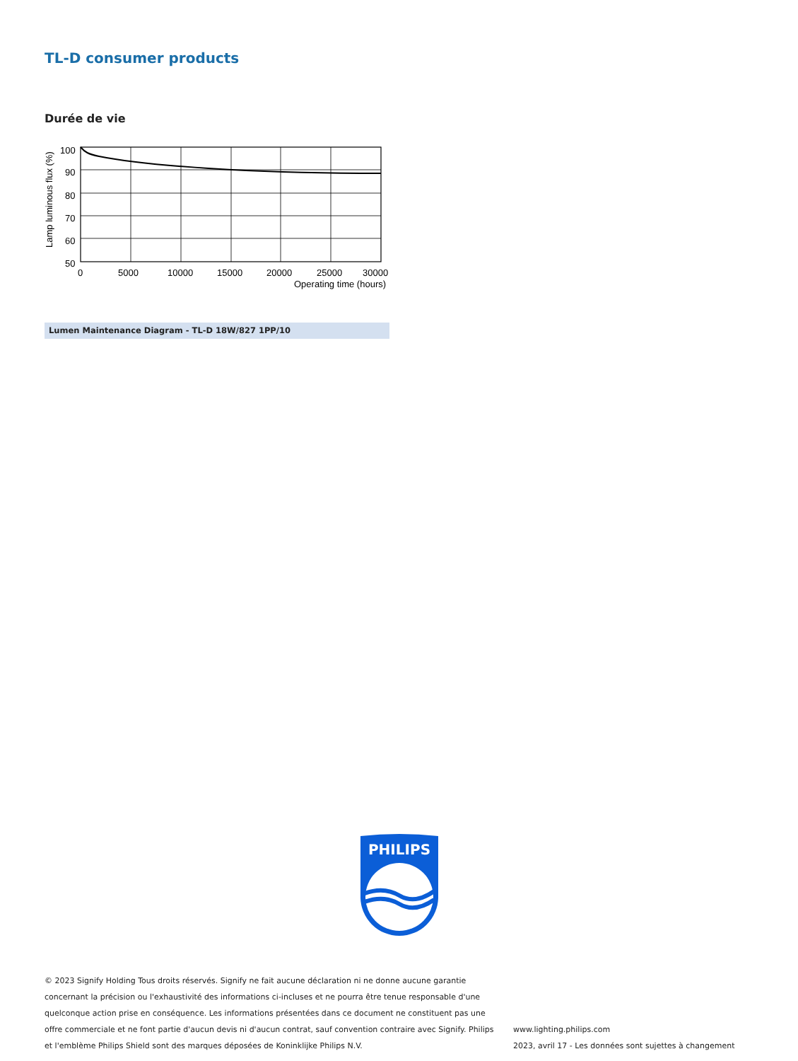TL-D consumer products
Durée de vie
100
90
80
70
60
50
0
5000
10000
15000
20000
25000
30000
Operating time (hours)
Lamp luminous flux (%)
Lumen Maintenance Diagram - TL-D 18W/827 1PP/10
PHILIPS
© 2023 Signify Holding Tous droits réservés. Signify ne fait aucune déclaration ni ne donne aucune garantie concernant la précision ou l'exhaustivité des informations ci-incluses et ne pourra être tenue responsable d'une quelconque action prise en conséquence. Les informations présentées dans ce document ne constituent pas une offre commerciale et ne font partie d'aucun devis ni d'aucun contrat, sauf convention contraire avec Signify. Philips et l'emblème Philips Shield sont des marques déposées de Koninklijke Philips N.V.
www.lighting.philips.com
2023, avril 17 - Les données sont sujettes à changement